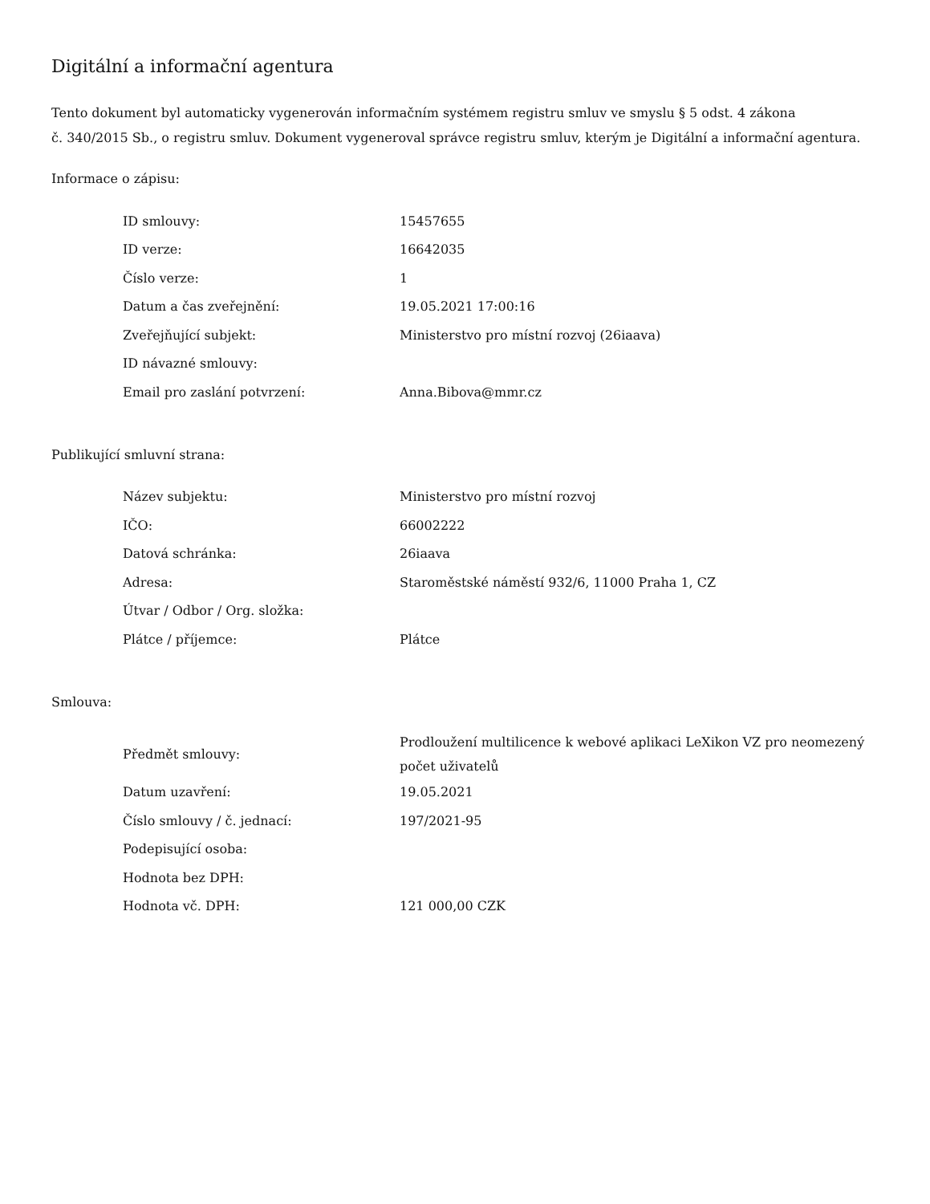Digitální a informační agentura
Tento dokument byl automaticky vygenerován informačním systémem registru smluv ve smyslu § 5 odst. 4 zákona
č. 340/2015 Sb., o registru smluv. Dokument vygeneroval správce registru smluv, kterým je Digitální a informační agentura.
Informace o zápisu:
| ID smlouvy: | 15457655 |
| ID verze: | 16642035 |
| Číslo verze: | 1 |
| Datum a čas zveřejnění: | 19.05.2021 17:00:16 |
| Zveřejňující subjekt: | Ministerstvo pro místní rozvoj (26iaava) |
| ID návazné smlouvy: | |
| Email pro zaslání potvrzení: | Anna.Bibova@mmr.cz |
Publikující smluvní strana:
| Název subjektu: | Ministerstvo pro místní rozvoj |
| IČO: | 66002222 |
| Datová schránka: | 26iaava |
| Adresa: | Staroměstské náměstí 932/6, 11000 Praha 1, CZ |
| Útvar / Odbor / Org. složka: | |
| Plátce / příjemce: | Plátce |
Smlouva:
| Předmět smlouvy: | Prodloužení multilicence k webové aplikaci LeXikon VZ pro neomezený počet uživatelů |
| Datum uzavření: | 19.05.2021 |
| Číslo smlouvy / č. jednací: | 197/2021-95 |
| Podepisující osoba: | |
| Hodnota bez DPH: | |
| Hodnota vč. DPH: | 121 000,00 CZK |